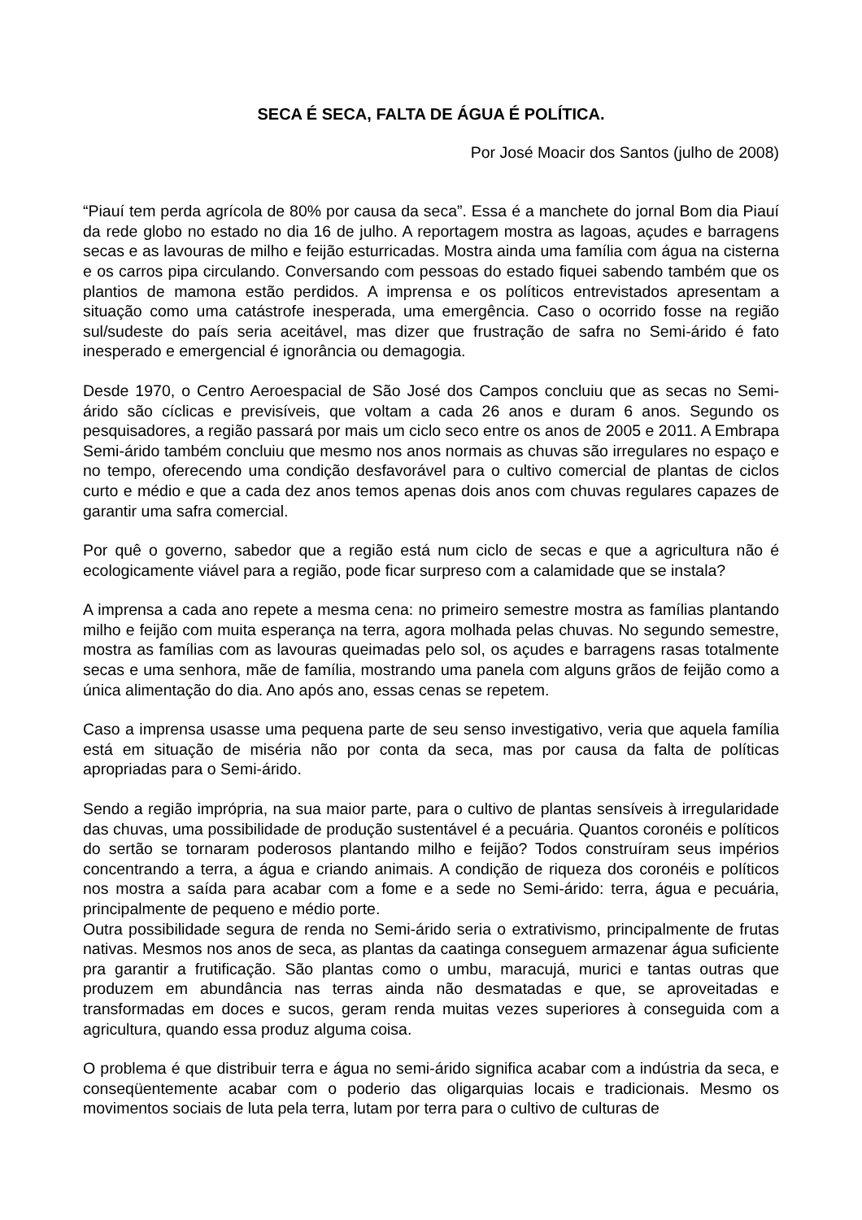SECA É SECA, FALTA DE ÁGUA É POLÍTICA.
Por José Moacir dos Santos (julho de 2008)
“Piauí tem perda agrícola de 80% por causa da seca”. Essa é a manchete do jornal Bom dia Piauí da rede globo no estado no dia 16 de julho. A reportagem mostra as lagoas, açudes e barragens secas e as lavouras de milho e feijão esturricadas. Mostra ainda uma família com água na cisterna e os carros pipa circulando. Conversando com pessoas do estado fiquei sabendo também que os plantios de mamona estão perdidos. A imprensa e os políticos entrevistados apresentam a situação como uma catástrofe inesperada, uma emergência. Caso o ocorrido fosse na região sul/sudeste do país seria aceitável, mas dizer que frustração de safra no Semi-árido é fato inesperado e emergencial é ignorância ou demagogia.
Desde 1970, o Centro Aeroespacial de São José dos Campos concluiu que as secas no Semi-árido são cíclicas e previsíveis, que voltam a cada 26 anos e duram 6 anos. Segundo os pesquisadores, a região passará por mais um ciclo seco entre os anos de 2005 e 2011. A Embrapa Semi-árido também concluiu que mesmo nos anos normais as chuvas são irregulares no espaço e no tempo, oferecendo uma condição desfavorável para o cultivo comercial de plantas de ciclos curto e médio e que a cada dez anos temos apenas dois anos com chuvas regulares capazes de garantir uma safra comercial.
Por quê o governo, sabedor que a região está num ciclo de secas e que a agricultura não é ecologicamente viável para a região, pode ficar surpreso com a calamidade que se instala?
A imprensa a cada ano repete a mesma cena: no primeiro semestre mostra as famílias plantando milho e feijão com muita esperança na terra, agora molhada pelas chuvas. No segundo semestre, mostra as famílias com as lavouras queimadas pelo sol, os açudes e barragens rasas totalmente secas e uma senhora, mãe de família, mostrando uma panela com alguns grãos de feijão como a única alimentação do dia. Ano após ano, essas cenas se repetem.
Caso a imprensa usasse uma pequena parte de seu senso investigativo, veria que aquela família está em situação de miséria não por conta da seca, mas por causa da falta de políticas apropriadas para o Semi-árido.
Sendo a região imprópria, na sua maior parte, para o cultivo de plantas sensíveis à irregularidade das chuvas, uma possibilidade de produção sustentável é a pecuária. Quantos coronéis e políticos do sertão se tornaram poderosos plantando milho e feijão? Todos construíram seus impérios concentrando a terra, a água e criando animais. A condição de riqueza dos coronéis e políticos nos mostra a saída para acabar com a fome e a sede no Semi-árido: terra, água e pecuária, principalmente de pequeno e médio porte.
Outra possibilidade segura de renda no Semi-árido seria o extrativismo, principalmente de frutas nativas. Mesmos nos anos de seca, as plantas da caatinga conseguem armazenar água suficiente pra garantir a frutificação. São plantas como o umbu, maracujá, murici e tantas outras que produzem em abundância nas terras ainda não desmatadas e que, se aproveitadas e transformadas em doces e sucos, geram renda muitas vezes superiores à conseguida com a agricultura, quando essa produz alguma coisa.
O problema é que distribuir terra e água no semi-árido significa acabar com a indústria da seca, e conseqüentemente acabar com o poderio das oligarquias locais e tradicionais. Mesmo os movimentos sociais de luta pela terra, lutam por terra para o cultivo de culturas de